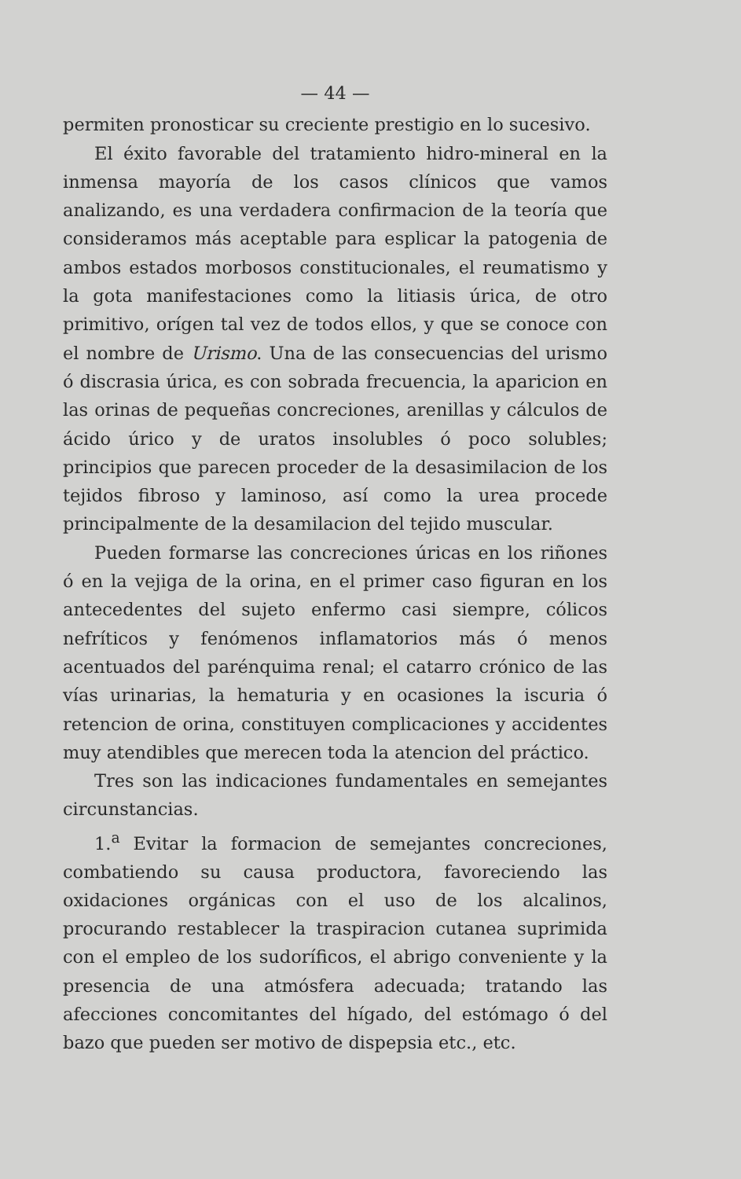— 44 —
permiten pronosticar su creciente prestigio en lo sucesivo.
El éxito favorable del tratamiento hidro-mineral en la inmensa mayoría de los casos clínicos que vamos analizando, es una verdadera confirmacion de la teoría que consideramos más aceptable para esplicar la patogenia de ambos estados morbosos constitucionales, el reumatismo y la gota manifestaciones como la litiasis úrica, de otro primitivo, orígen tal vez de todos ellos, y que se conoce con el nombre de Urismo. Una de las consecuencias del urismo ó discrasia úrica, es con sobrada frecuencia, la aparicion en las orinas de pequeñas concreciones, arenillas y cálculos de ácido úrico y de uratos insolubles ó poco solubles; principios que parecen proceder de la desasimilacion de los tejidos fibroso y laminoso, así como la urea procede principalmente de la desamilacion del tejido muscular.
Pueden formarse las concreciones úricas en los riñones ó en la vejiga de la orina, en el primer caso figuran en los antecedentes del sujeto enfermo casi siempre, cólicos nefríticos y fenómenos inflamatorios más ó menos acentuados del parénquima renal; el catarro crónico de las vías urinarias, la hematuria y en ocasiones la iscuria ó retencion de orina, constituyen complicaciones y accidentes muy atendibles que merecen toda la atencion del práctico.
Tres son las indicaciones fundamentales en semejantes circunstancias.
1.<sup>a</sup> Evitar la formacion de semejantes concreciones, combatiendo su causa productora, favoreciendo las oxidaciones orgánicas con el uso de los alcalinos, procurando restablecer la traspiracion cutanea suprimida con el empleo de los sudoríficos, el abrigo conveniente y la presencia de una atmósfera adecuada; tratando las afecciones concomitantes del hígado, del estómago ó del bazo que pueden ser motivo de dispepsia etc., etc.